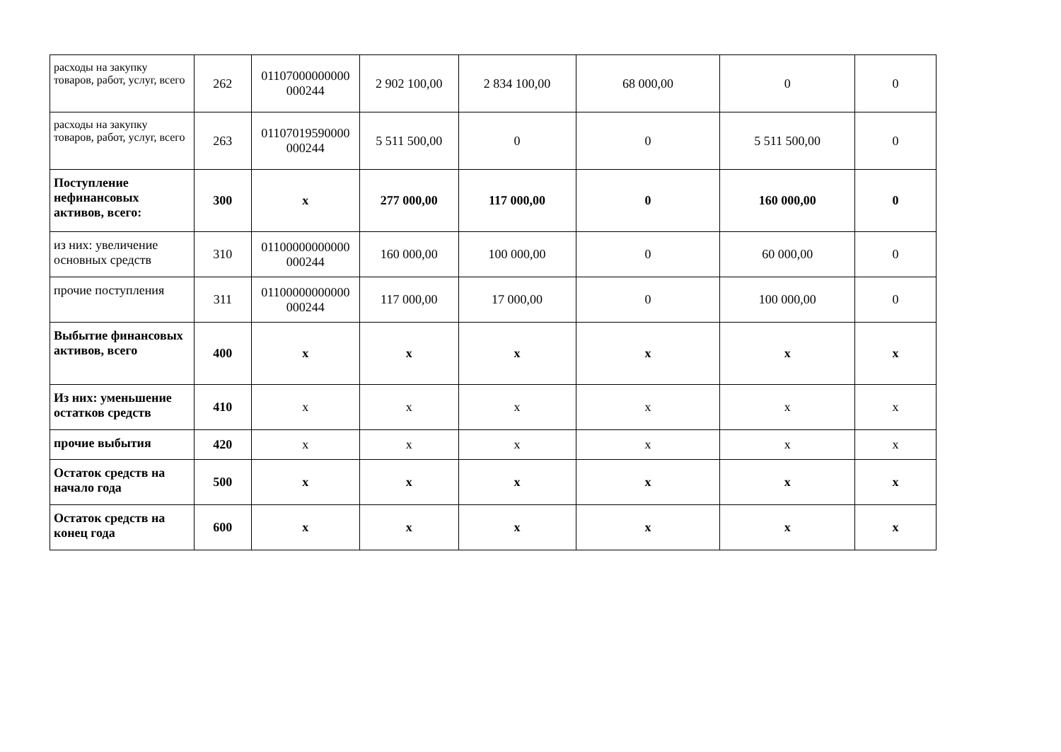| расходы на закупку товаров, работ, услуг, всего | 262 | 01107000000000 000244 | 2 902 100,00 | 2 834 100,00 | 68 000,00 | 0 | 0 |
| расходы на закупку товаров, работ, услуг, всего | 263 | 01107019590000 000244 | 5 511 500,00 | 0 | 0 | 5 511 500,00 | 0 |
| Поступление нефинансовых активов, всего: | 300 | x | 277 000,00 | 117 000,00 | 0 | 160 000,00 | 0 |
| из них: увеличение основных средств | 310 | 01100000000000 000244 | 160 000,00 | 100 000,00 | 0 | 60 000,00 | 0 |
| прочие поступления | 311 | 01100000000000 000244 | 117 000,00 | 17 000,00 | 0 | 100 000,00 | 0 |
| Выбытие финансовых активов, всего | 400 | x | x | x | x | x | x |
| Из них: уменьшение остатков средств | 410 | x | x | x | x | x | x |
| прочие выбытия | 420 | x | x | x | x | x | x |
| Остаток средств на начало года | 500 | x | x | x | x | x | x |
| Остаток средств на конец года | 600 | x | x | x | x | x | x |